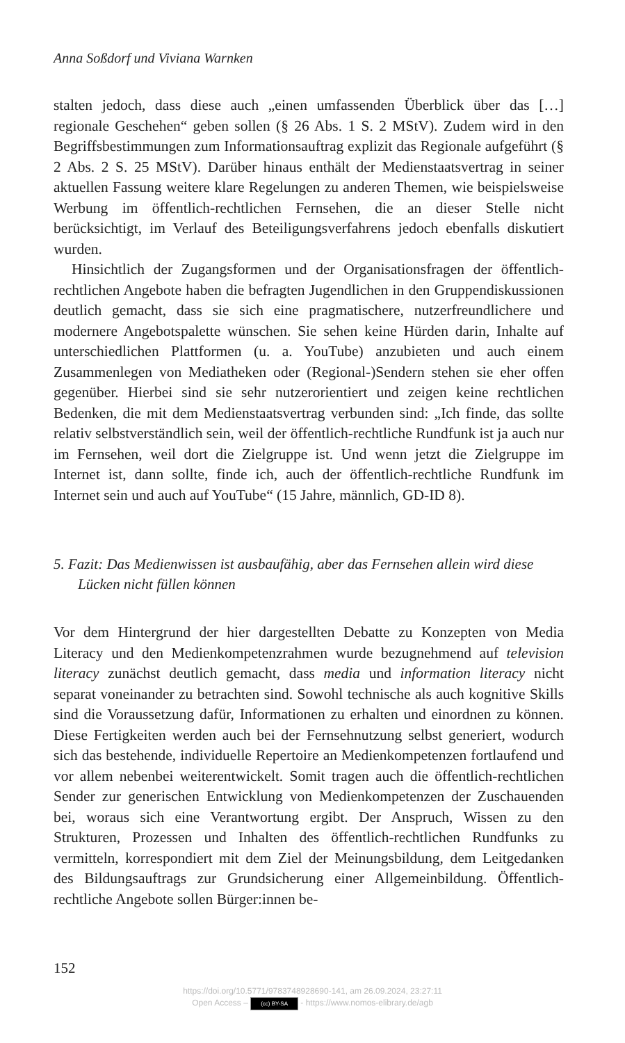Anna Soßdorf und Viviana Warnken
stalten jedoch, dass diese auch „einen umfassenden Überblick über das […] regionale Geschehen“ geben sollen (§ 26 Abs. 1 S. 2 MStV). Zudem wird in den Begriffsbestimmungen zum Informationsauftrag explizit das Regionale aufgeführt (§ 2 Abs. 2 S. 25 MStV). Darüber hinaus enthält der Medienstaatsvertrag in seiner aktuellen Fassung weitere klare Regelungen zu anderen Themen, wie beispielsweise Werbung im öffentlich-rechtlichen Fernsehen, die an dieser Stelle nicht berücksichtigt, im Verlauf des Beteiligungsverfahrens jedoch ebenfalls diskutiert wurden.
Hinsichtlich der Zugangsformen und der Organisationsfragen der öffentlich-rechtlichen Angebote haben die befragten Jugendlichen in den Gruppendiskussionen deutlich gemacht, dass sie sich eine pragmatischere, nutzerfreundlichere und modernere Angebotspalette wünschen. Sie sehen keine Hürden darin, Inhalte auf unterschiedlichen Plattformen (u. a. YouTube) anzubieten und auch einem Zusammenlegen von Mediatheken oder (Regional-)Sendern stehen sie eher offen gegenüber. Hierbei sind sie sehr nutzerorientiert und zeigen keine rechtlichen Bedenken, die mit dem Medienstaatsvertrag verbunden sind: „Ich finde, das sollte relativ selbstverständlich sein, weil der öffentlich-rechtliche Rundfunk ist ja auch nur im Fernsehen, weil dort die Zielgruppe ist. Und wenn jetzt die Zielgruppe im Internet ist, dann sollte, finde ich, auch der öffentlich-rechtliche Rundfunk im Internet sein und auch auf YouTube“ (15 Jahre, männlich, GD-ID 8).
5. Fazit: Das Medienwissen ist ausbaufähig, aber das Fernsehen allein wird diese Lücken nicht füllen können
Vor dem Hintergrund der hier dargestellten Debatte zu Konzepten von Media Literacy und den Medienkompetenzrahmen wurde bezugnehmend auf television literacy zunächst deutlich gemacht, dass media und information literacy nicht separat voneinander zu betrachten sind. Sowohl technische als auch kognitive Skills sind die Voraussetzung dafür, Informationen zu erhalten und einordnen zu können. Diese Fertigkeiten werden auch bei der Fernsehnutzung selbst generiert, wodurch sich das bestehende, individuelle Repertoire an Medienkompetenzen fortlaufend und vor allem nebenbei weiterentwickelt. Somit tragen auch die öffentlich-rechtlichen Sender zur generischen Entwicklung von Medienkompetenzen der Zuschauenden bei, woraus sich eine Verantwortung ergibt. Der Anspruch, Wissen zu den Strukturen, Prozessen und Inhalten des öffentlich-rechtlichen Rundfunks zu vermitteln, korrespondiert mit dem Ziel der Meinungsbildung, dem Leitgedanken des Bildungsauftrags zur Grundsicherung einer Allgemeinbildung. Öffentlich-rechtliche Angebote sollen Bürger:innen be-
152
https://doi.org/10.5771/9783748928690-141, am 26.09.2024, 23:27:11
Open Access – (cc) BY-SA - https://www.nomos-elibrary.de/agb